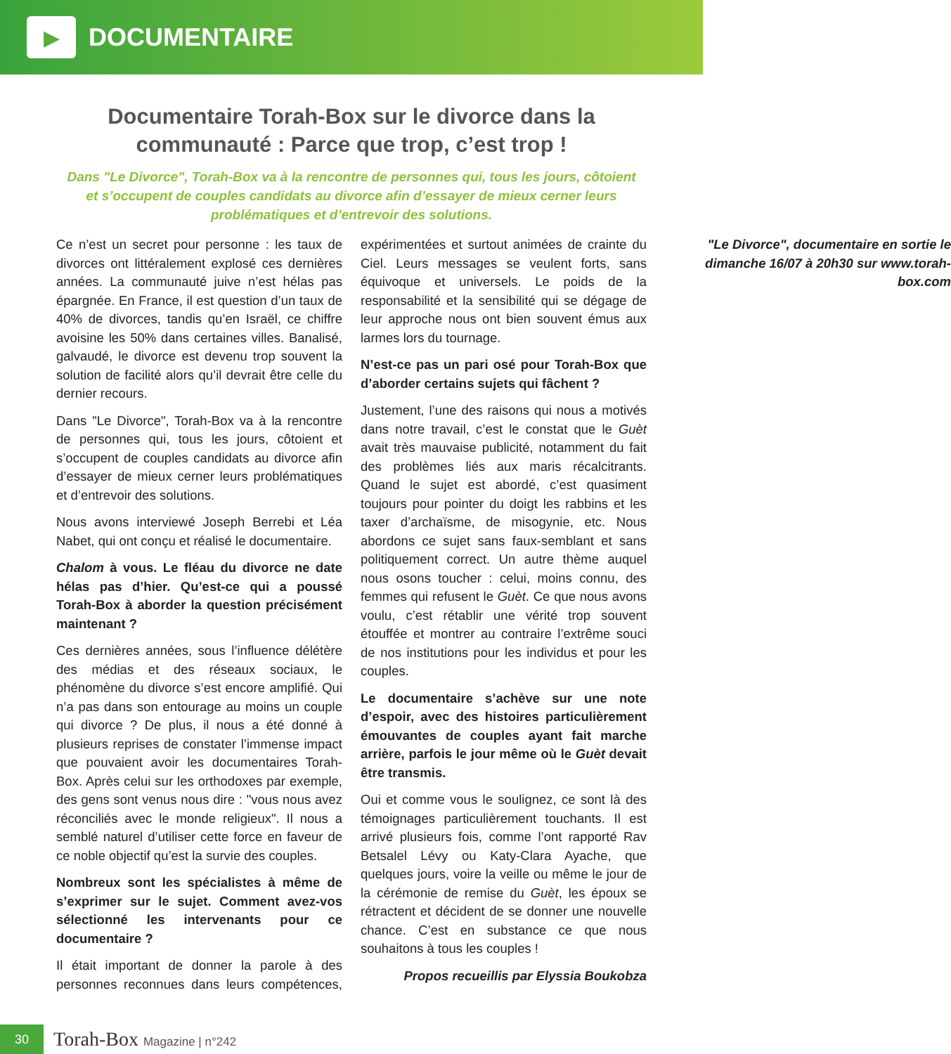▶
DOCUMENTAIRE
Documentaire Torah-Box sur le divorce dans la communauté : Parce que trop, c’est trop !
Dans "Le Divorce", Torah-Box va à la rencontre de personnes qui, tous les jours, côtoient et s’occupent de couples candidats au divorce afin d’essayer de mieux cerner leurs problématiques et d’entrevoir des solutions.
Ce n’est un secret pour personne : les taux de divorces ont littéralement explosé ces dernières années. La communauté juive n’est hélas pas épargnée. En France, il est question d’un taux de 40% de divorces, tandis qu’en Israël, ce chiffre avoisine les 50% dans certaines villes. Banalisé, galvaudé, le divorce est devenu trop souvent la solution de facilité alors qu’il devrait être celle du dernier recours.
Dans "Le Divorce", Torah-Box va à la rencontre de personnes qui, tous les jours, côtoient et s’occupent de couples candidats au divorce afin d’essayer de mieux cerner leurs problématiques et d’entrevoir des solutions.
Nous avons interviewé Joseph Berrebi et Léa Nabet, qui ont conçu et réalisé le documentaire.
Chalom à vous. Le fléau du divorce ne date hélas pas d’hier. Qu’est-ce qui a poussé Torah-Box à aborder la question précisément maintenant ?
Ces dernières années, sous l’influence délétère des médias et des réseaux sociaux, le phénomène du divorce s’est encore amplifié. Qui n’a pas dans son entourage au moins un couple qui divorce ? De plus, il nous a été donné à plusieurs reprises de constater l’immense impact que pouvaient avoir les documentaires Torah-Box. Après celui sur les orthodoxes par exemple, des gens sont venus nous dire : "vous nous avez réconciliés avec le monde religieux". Il nous a semblé naturel d’utiliser cette force en faveur de ce noble objectif qu’est la survie des couples.
Nombreux sont les spécialistes à même de s’exprimer sur le sujet. Comment avez-vos sélectionné les intervenants pour ce documentaire ?
Il était important de donner la parole à des personnes reconnues dans leurs compétences, expérimentées et surtout animées de crainte du Ciel. Leurs messages se veulent forts, sans équivoque et universels. Le poids de la responsabilité et la sensibilité qui se dégage de leur approche nous ont bien souvent émus aux larmes lors du tournage.
N’est-ce pas un pari osé pour Torah-Box que d’aborder certains sujets qui fâchent ?
Justement, l’une des raisons qui nous a motivés dans notre travail, c’est le constat que le Guèt avait très mauvaise publicité, notamment du fait des problèmes liés aux maris récalcitrants. Quand le sujet est abordé, c’est quasiment toujours pour pointer du doigt les rabbins et les taxer d’archaïsme, de misogynie, etc. Nous abordons ce sujet sans faux-semblant et sans politiquement correct. Un autre thème auquel nous osons toucher : celui, moins connu, des femmes qui refusent le Guèt. Ce que nous avons voulu, c’est rétablir une vérité trop souvent étouffée et montrer au contraire l’extrême souci de nos institutions pour les individus et pour les couples.
Le documentaire s’achève sur une note d’espoir, avec des histoires particulièrement émouvantes de couples ayant fait marche arrière, parfois le jour même où le Guèt devait être transmis.
Oui et comme vous le soulignez, ce sont là des témoignages particulièrement touchants. Il est arrivé plusieurs fois, comme l’ont rapporté Rav Betsalel Lévy ou Katy-Clara Ayache, que quelques jours, voire la veille ou même le jour de la cérémonie de remise du Guèt, les époux se rétractent et décident de se donner une nouvelle chance. C’est en substance ce que nous souhaitons à tous les couples !
Propos recueillis par Elyssia Boukobza
"Le Divorce", documentaire en sortie le dimanche 16/07 à 20h30 sur www.torah-box.com
30
Torah-Box Magazine | n°242